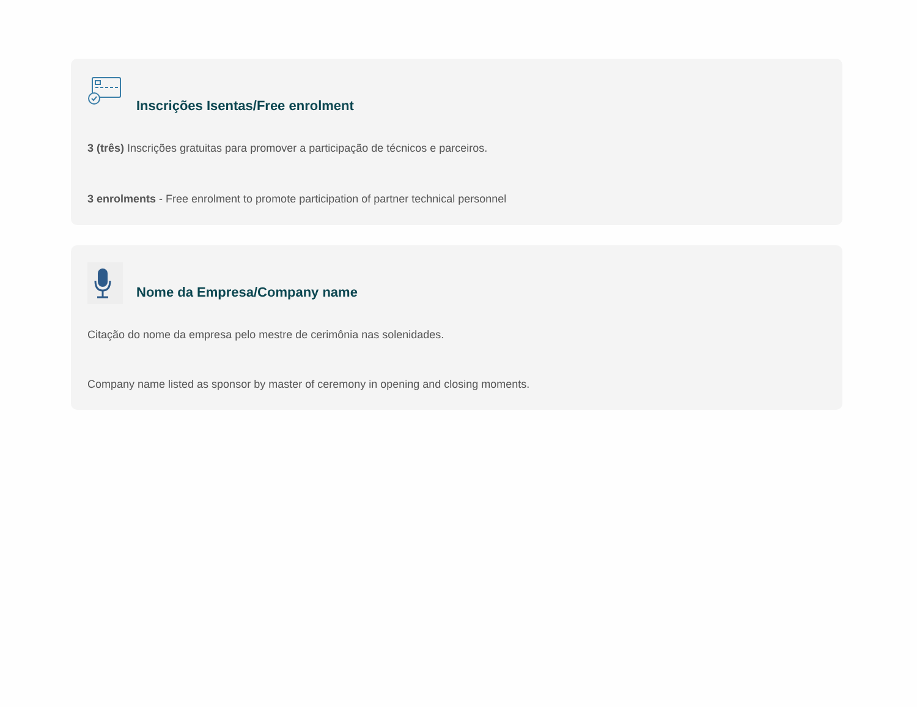Inscrições Isentas/Free enrolment
3 (três) Inscrições gratuitas para promover a participação de técnicos e parceiros.
3 enrolments - Free enrolment to promote participation of partner technical personnel
Nome da Empresa/Company name
Citação do nome da empresa pelo mestre de cerimônia nas solenidades.
Company name listed as sponsor by master of ceremony in opening and closing moments.